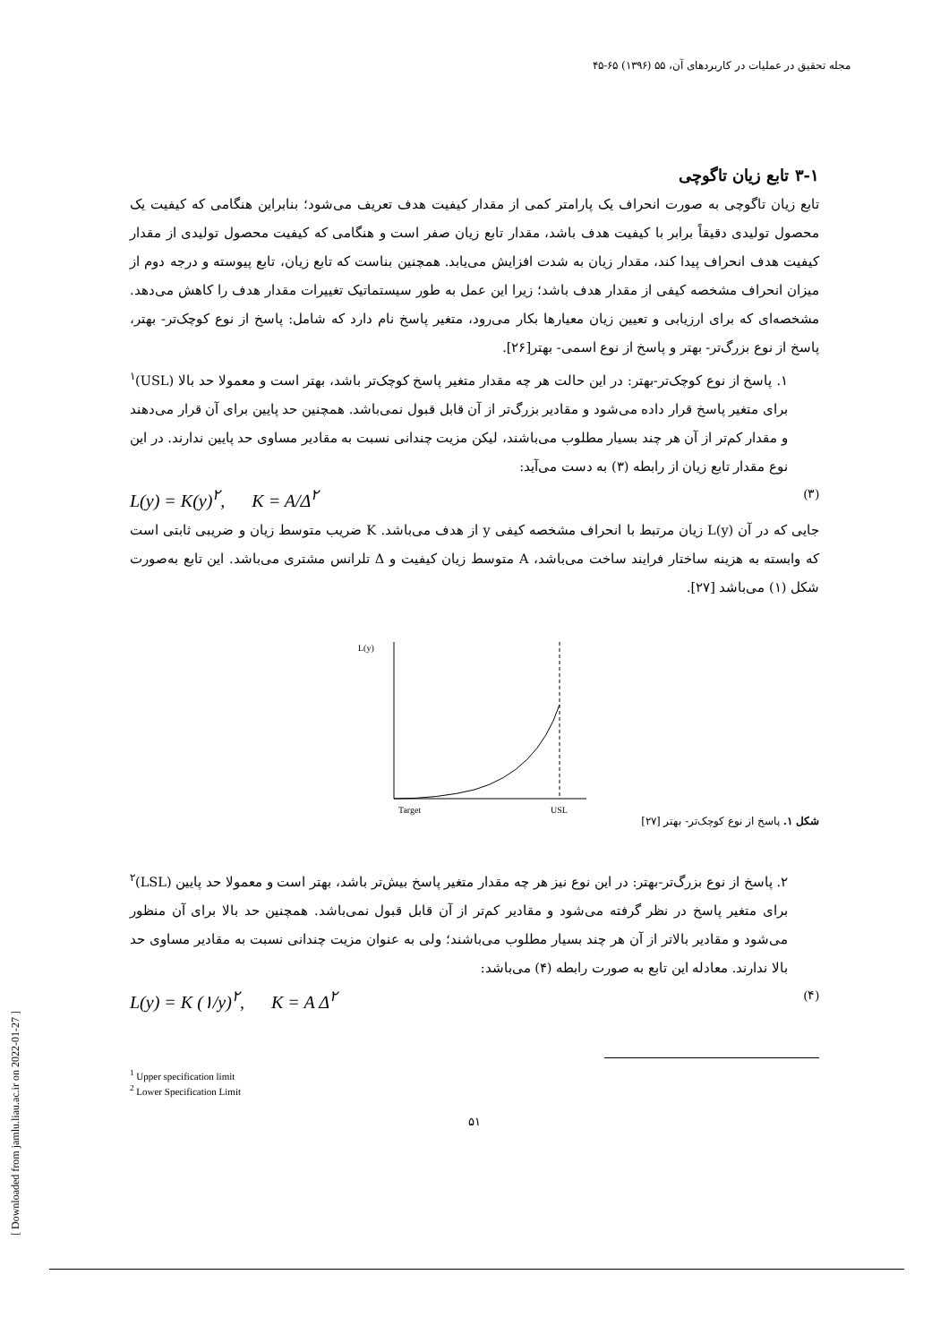مجله تحقیق در عملیات در کاربردهای آن، ۵۵ (۱۳۹۶) ۶۵-۴۵
۳-۱ تابع زیان تاگوچی
تابع زیان تاگوچی به صورت انحراف یک پارامتر کمی از مقدار کیفیت هدف تعریف می‌شود؛ بنابراین هنگامی که کیفیت یک محصول تولیدی دقیقاً برابر با کیفیت هدف باشد، مقدار تابع زیان صفر است و هنگامی که کیفیت محصول تولیدی از مقدار کیفیت هدف انحراف پیدا کند، مقدار زیان به شدت افزایش می‌یابد. همچنین بناست که تابع زیان، تابع پیوسته و درجه دوم از میزان انحراف مشخصه کیفی از مقدار هدف باشد؛ زیرا این عمل به طور سیستماتیک تغییرات مقدار هدف را کاهش می‌دهد. مشخصه‌ای که برای ارزیابی و تعیین زیان معیارها بکار می‌رود، متغیر پاسخ نام دارد که شامل: پاسخ از نوع کوچک‌تر- بهتر، پاسخ از نوع بزرگ‌تر- بهتر و پاسخ از نوع اسمی- بهتر[۲۶].
۱. پاسخ از نوع کوچک‌تر-بهتر: در این حالت هر چه مقدار متغیر پاسخ کوچک‌تر باشد، بهتر است و معمولا حد بالا (USL)<sup>۱</sup> برای متغیر پاسخ قرار داده می‌شود و مقادیر بزرگ‌تر از آن قابل قبول نمی‌باشد. همچنین حد پایین برای آن قرار می‌دهند و مقدار کم‌تر از آن هر چند بسیار مطلوب می‌باشند، لیکن مزیت چندانی نسبت به مقادیر مساوی حد پایین ندارند. در این نوع مقدار تابع زیان از رابطه (۳) به دست می‌آید:
L(y) = K(y)<sup>۲</sup>, K = A/Δ<sup>۲</sup> (۳)
جایی که در آن L(y) زیان مرتبط با انحراف مشخصه کیفی y از هدف می‌باشد. K ضریب متوسط زیان و ضریبی ثابتی است که وابسته به هزینه ساختار فرایند ساخت می‌باشد، A متوسط زیان کیفیت و Δ تلرانس مشتری می‌باشد. این تابع به‌صورت شکل (۱) می‌باشد [۲۷].
L(y)
Target
USL
شکل ۱. پاسخ از نوع کوچک‌تر- بهتر [۲۷]
۲. پاسخ از نوع بزرگ‌تر-بهتر: در این نوع نیز هر چه مقدار متغیر پاسخ بیش‌تر باشد، بهتر است و معمولا حد پایین (LSL)<sup>۲</sup> برای متغیر پاسخ در نظر گرفته می‌شود و مقادیر کم‌تر از آن قابل قبول نمی‌باشد. همچنین حد بالا برای آن منظور می‌شود و مقادیر بالاتر از آن هر چند بسیار مطلوب می‌باشند؛ ولی به عنوان مزیت چندانی نسبت به مقادیر مساوی حد بالا ندارند. معادله این تابع به صورت رابطه (۴) می‌باشد:
L(y) = K (۱/y)<sup>۲</sup>, K = A Δ<sup>۲</sup> (۴)
<sup>1</sup> Upper specification limit
<sup>2</sup> Lower Specification Limit
۵۱
[ Downloaded from jamlu.liau.ac.ir on 2022-01-27 ]